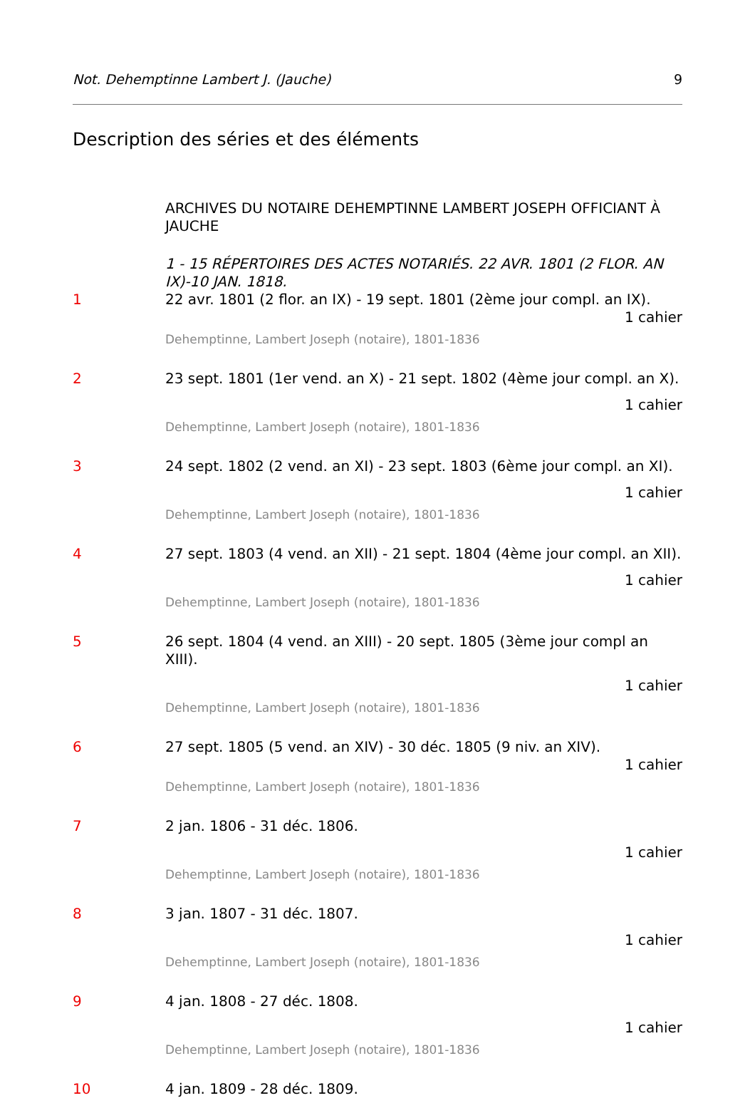Not. Dehemptinne Lambert J. (Jauche) 9
Description des séries et des éléments
ARCHIVES DU NOTAIRE DEHEMPTINNE LAMBERT JOSEPH OFFICIANT À JAUCHE
1 - 15 RÉPERTOIRES DES ACTES NOTARIÉS. 22 AVR. 1801 (2 FLOR. AN IX)-10 JAN. 1818.
1 22 avr. 1801 (2 flor. an IX) - 19 sept. 1801 (2ème jour compl. an IX).
1 cahier
Dehemptinne, Lambert Joseph (notaire), 1801-1836
2 23 sept. 1801 (1er vend. an X) - 21 sept. 1802 (4ème jour compl. an X).
1 cahier
Dehemptinne, Lambert Joseph (notaire), 1801-1836
3 24 sept. 1802 (2 vend. an XI) - 23 sept. 1803 (6ème jour compl. an XI).
1 cahier
Dehemptinne, Lambert Joseph (notaire), 1801-1836
4 27 sept. 1803 (4 vend. an XII) - 21 sept. 1804 (4ème jour compl. an XII).
1 cahier
Dehemptinne, Lambert Joseph (notaire), 1801-1836
5 26 sept. 1804 (4 vend. an XIII) - 20 sept. 1805 (3ème jour compl an XIII).
1 cahier
Dehemptinne, Lambert Joseph (notaire), 1801-1836
6 27 sept. 1805 (5 vend. an XIV) - 30 déc. 1805 (9 niv. an XIV).
1 cahier
Dehemptinne, Lambert Joseph (notaire), 1801-1836
7 2 jan. 1806 - 31 déc. 1806.
1 cahier
Dehemptinne, Lambert Joseph (notaire), 1801-1836
8 3 jan. 1807 - 31 déc. 1807.
1 cahier
Dehemptinne, Lambert Joseph (notaire), 1801-1836
9 4 jan. 1808 - 27 déc. 1808.
1 cahier
Dehemptinne, Lambert Joseph (notaire), 1801-1836
10 4 jan. 1809 - 28 déc. 1809.